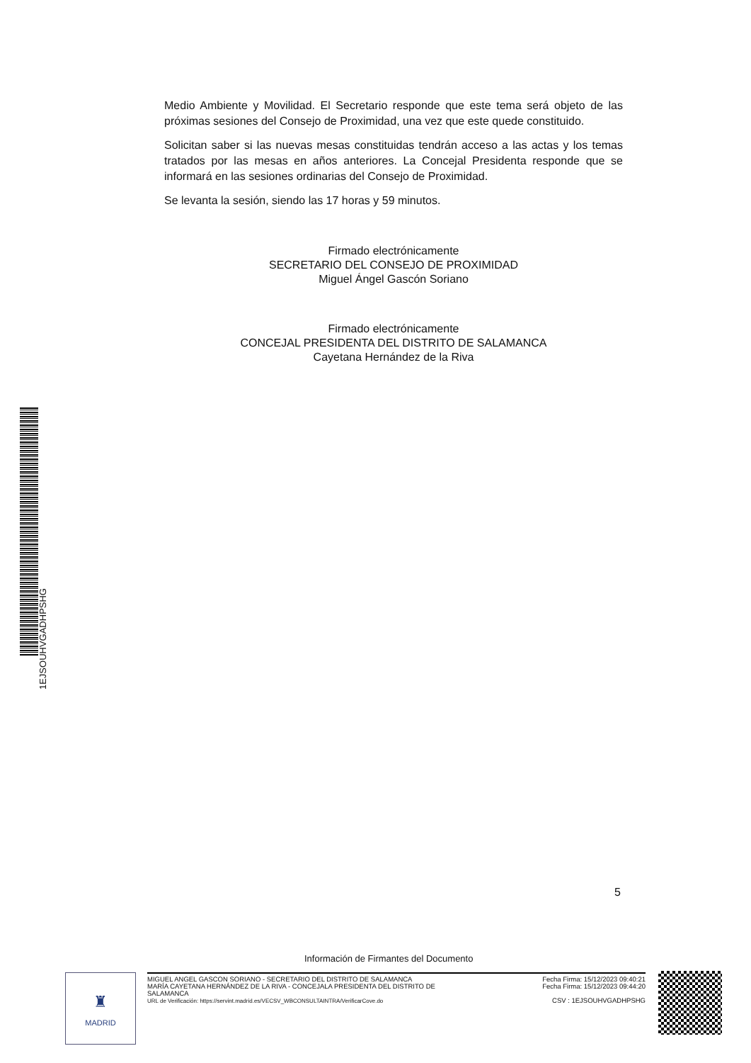1EJSOUHVGADHPSHG
Medio Ambiente y Movilidad. El Secretario responde que este tema será objeto de las próximas sesiones del Consejo de Proximidad, una vez que este quede constituido.
Solicitan saber si las nuevas mesas constituidas tendrán acceso a las actas y los temas tratados por las mesas en años anteriores. La Concejal Presidenta responde que se informará en las sesiones ordinarias del Consejo de Proximidad.
Se levanta la sesión, siendo las 17 horas y 59 minutos.
Firmado electrónicamente
SECRETARIO DEL CONSEJO DE PROXIMIDAD
Miguel Ángel Gascón Soriano
Firmado electrónicamente
CONCEJAL PRESIDENTA DEL DISTRITO DE SALAMANCA
Cayetana Hernández de la Riva
5
Información de Firmantes del Documento
♜
MADRID
MIGUEL ANGEL GASCON SORIANO - SECRETARIO DEL DISTRITO DE SALAMANCA
MARÍA CAYETANA HERNÁNDEZ DE LA RIVA - CONCEJALA PRESIDENTA DEL DISTRITO DE
SALAMANCA
URL de Verificación: https://servint.madrid.es/VECSV_WBCONSULTAINTRA/VerificarCove.do
Fecha Firma: 15/12/2023 09:40:21
Fecha Firma: 15/12/2023 09:44:20
CSV : 1EJSOUHVGADHPSHG